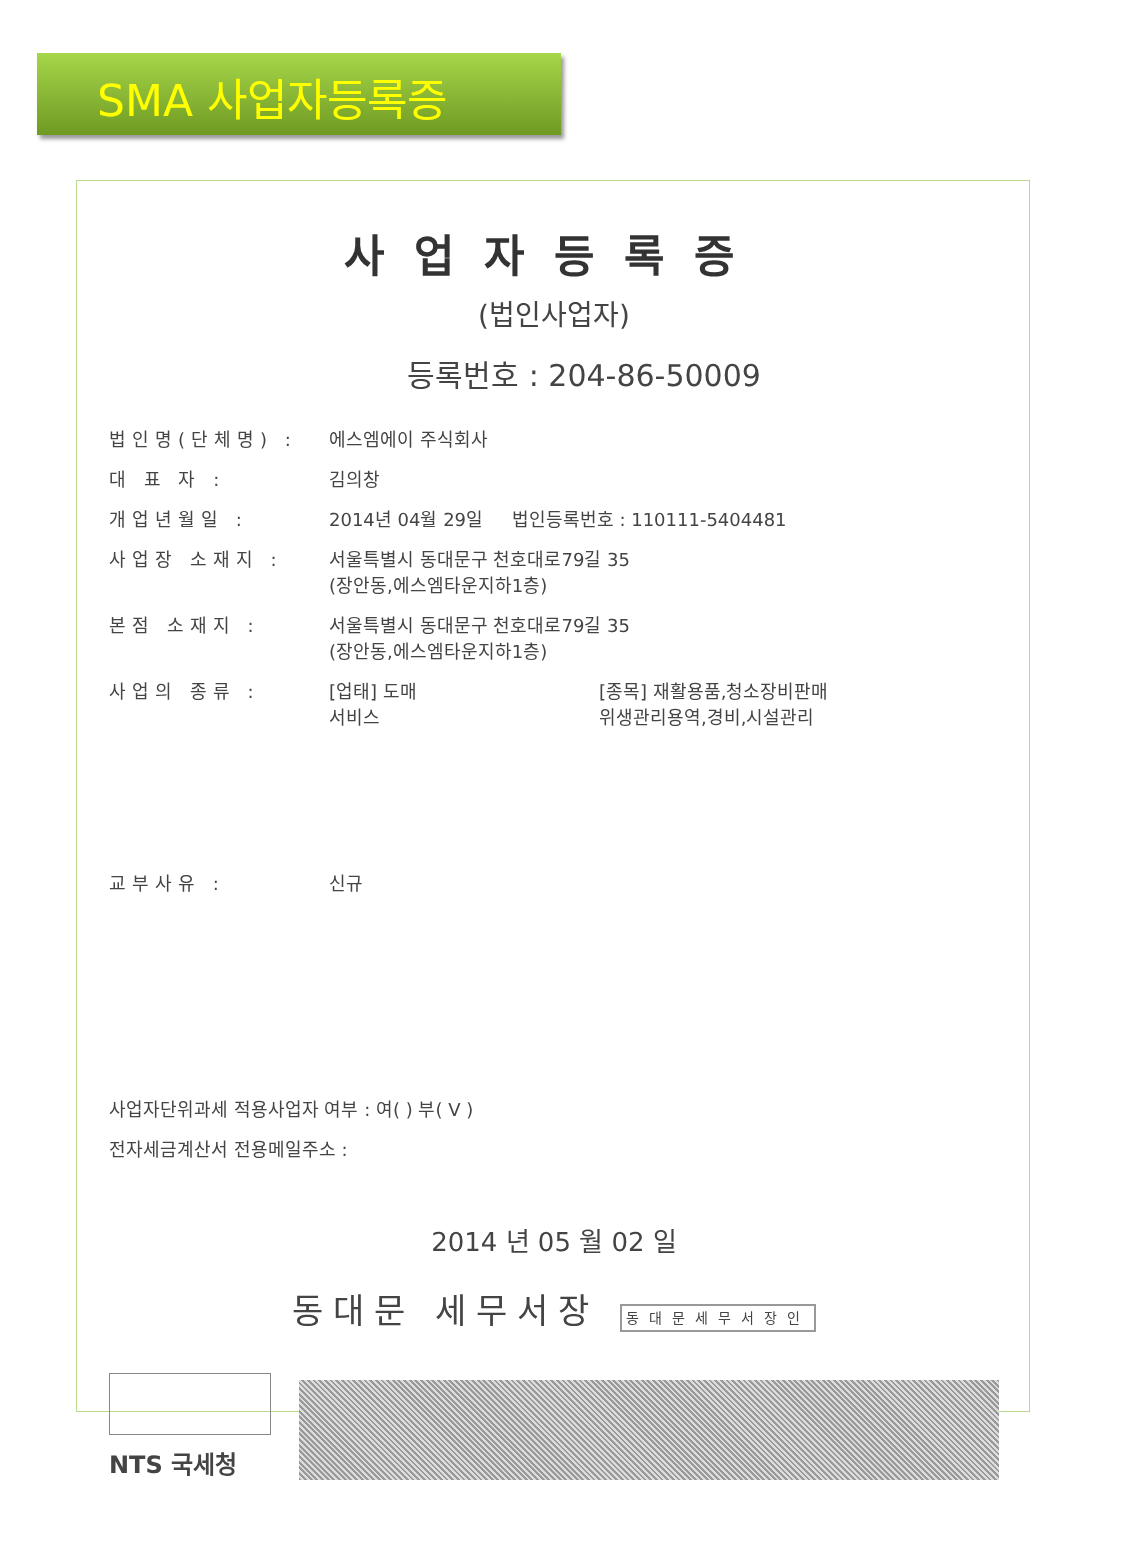SMA 사업자등록증
사업자등록증
(법인사업자)
등록번호 : 204-86-50009
법인명(단체명) : 에스엠에이 주식회사
대 표 자 : 김의창
개업년월일 : 2014년 04월 29일 법인등록번호 : 110111-5404481
사업장 소재지 : 서울특별시 동대문구 천호대로79길 35
(장안동,에스엠타운지하1층)
본점 소재지 : 서울특별시 동대문구 천호대로79길 35
(장안동,에스엠타운지하1층)
사업의 종류 : [업태] 도매
서비스 [종목] 재활용품,청소장비판매
위생관리용역,경비,시설관리
교부사유 : 신규
사업자단위과세 적용사업자 여부 : 여( ) 부( V )
전자세금계산서 전용메일주소 :
2014 년 05 월 02 일
동대문 세무서장 동대문세무서장인
NTS 국세청